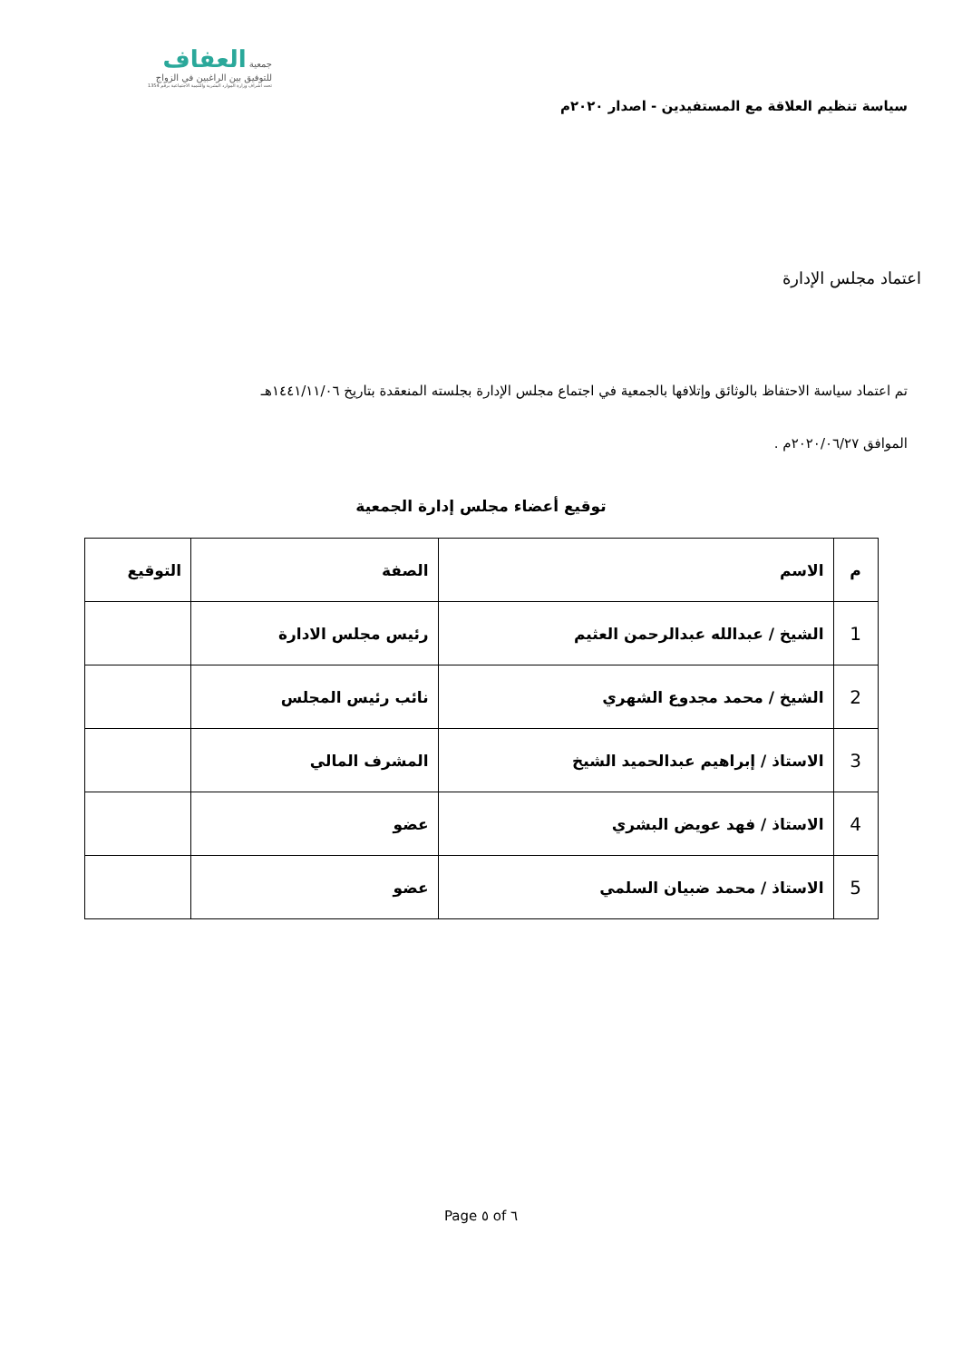سياسة تنظيم العلاقة مع المستفيدين - اصدار ٢٠٢٠م
جمعية العفاف
للتوفيق بين الراغبين في الزواج
تحت اشراف وزارة الموارد البشرية والتنمية الاجتماعية برقم 1354
اعتماد مجلس الإدارة
تم اعتماد سياسة الاحتفاظ بالوثائق وإتلافها بالجمعية في اجتماع مجلس الإدارة بجلسته المنعقدة بتاريخ ١٤٤١/١١/٠٦هـ
الموافق ٢٠٢٠/٠٦/٢٧م .
توقيع أعضاء مجلس إدارة الجمعية
| م | الاسم | الصفة | التوقيع |
| --- | --- | --- | --- |
| 1 | الشيخ / عبدالله عبدالرحمن العثيم | رئيس مجلس الادارة | |
| 2 | الشيخ / محمد مجدوع الشهري | نائب رئيس المجلس | |
| 3 | الاستاذ / إبراهيم عبدالحميد الشيخ | المشرف المالي | |
| 4 | الاستاذ / فهد عويض البشري | عضو | |
| 5 | الاستاذ / محمد ضبيان السلمي | عضو | |
Page ٥ of ٦